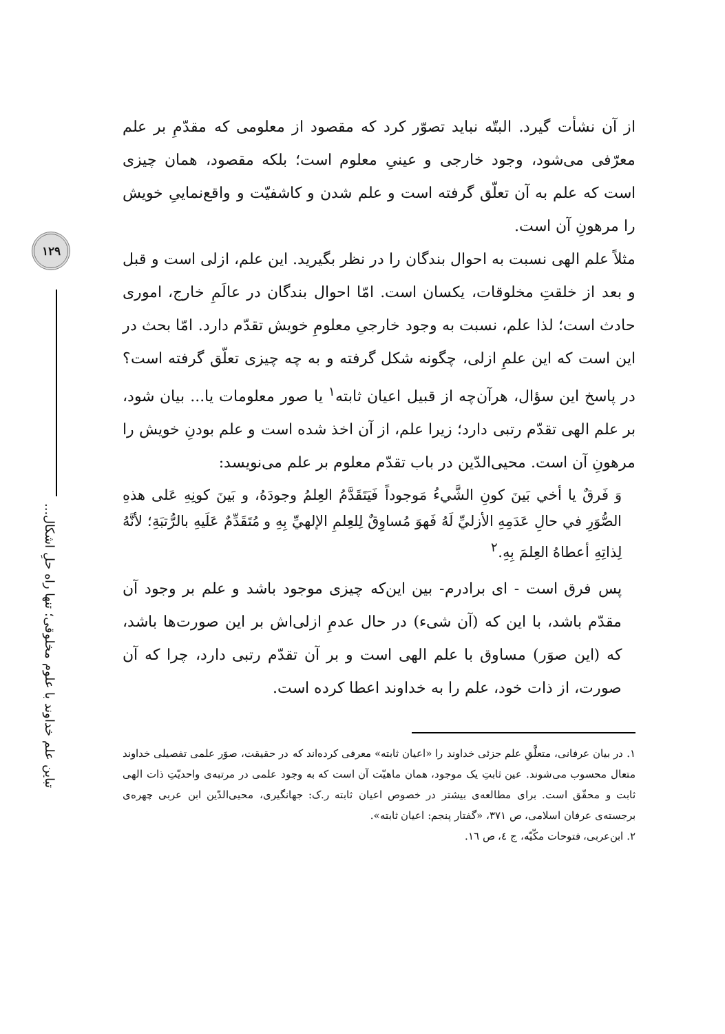۱۲۹
تباین علم خداوند با علوم مخلوقی؛ تنها راه حلِ اشکال...
از آن نشأت گیرد. البتّه نباید تصوّر کرد که مقصود از معلومی که مقدّمِ بر علم معرّفی می‌شود، وجود خارجی و عینیِ معلوم است؛ بلکه مقصود، همان چیزی است که علم به آن تعلّق گرفته است و علم شدن و کاشفیّت و واقع‌نماییِ خویش را مرهونِ آن است.
مثلاً علم الهی نسبت به احوال بندگان را در نظر بگیرید. این علم، ازلی است و قبل و بعد از خلقتِ مخلوقات، یکسان است. امّا احوال بندگان در عالَمِ خارج، اموری حادث است؛ لذا علم، نسبت به وجود خارجیِ معلومِ خویش تقدّم دارد. امّا بحث در این است که این علمِ ازلی، چگونه شکل گرفته و به چه چیزی تعلّق گرفته است؟ در پاسخ این سؤال، هرآن‌چه از قبیل اعیان ثابته<sup>۱</sup> یا صور معلومات یا... بیان شود، بر علم الهی تقدّم رتبی دارد؛ زیرا علم، از آن اخذ شده است و علم بودنِ خویش را مرهونِ آن است. محیی‌الدّین در باب تقدّم معلوم بر علم می‌نویسد:
وَ فَرقٌ یا أخي بَینَ کونِ الشَّيءُ مَوجوداً فَیَتَقَدَّمُ العِلمُ وجودَهُ، و بَینَ کونِهِ عَلی هذهِ الصُّوَرِ في حالِ عَدَمِهِ الأزليِّ لَهُ فَهوَ مُساوِقٌ لِلعِلمِ الإلهيِّ بِهِ و مُتَقَدِّمٌ عَلَیهِ بالرُّتبَةِ؛ لأنَّهُ لِذاتِهِ أعطاهُ العِلمَ بِهِ.<sup>۲</sup>
پس فرق است - ای برادرم- بین این‌که چیزی موجود باشد و علم بر وجود آن مقدّم باشد، با این که (آن شیء) در حال عدمِ ازلی‌اش بر این صورت‌ها باشد، که (این صوَر) مساوق با علم الهی است و بر آن تقدّم رتبی دارد، چرا که آن صورت، از ذات خود، علم را به خداوند اعطا کرده است.
۱. در بیان عرفانی، متعلَّقِ علم جزئی خداوند را «اعیان ثابته» معرفی کرده‌اند که در حقیقت، صوَر علمی تفصیلی خداوند متعال محسوب می‌شوند. عین ثابتِ یک موجود، همان ماهیّت آن است که به وجود علمی در مرتبه‌ی واحدیّتِ ذات الهی ثابت و محقّق است. برای مطالعه‌ی بیشتر در خصوص اعیان ثابته ر.ک: جهانگیری، محیی‌الدّین ابن عربی چهره‌ی برجسته‌ی عرفان اسلامی، ص ۳۷۱، «گفتار پنجم: اعیان ثابته».
۲. ابن‌عربی، فتوحات مکّیّه، ج ٤، ص ١٦.